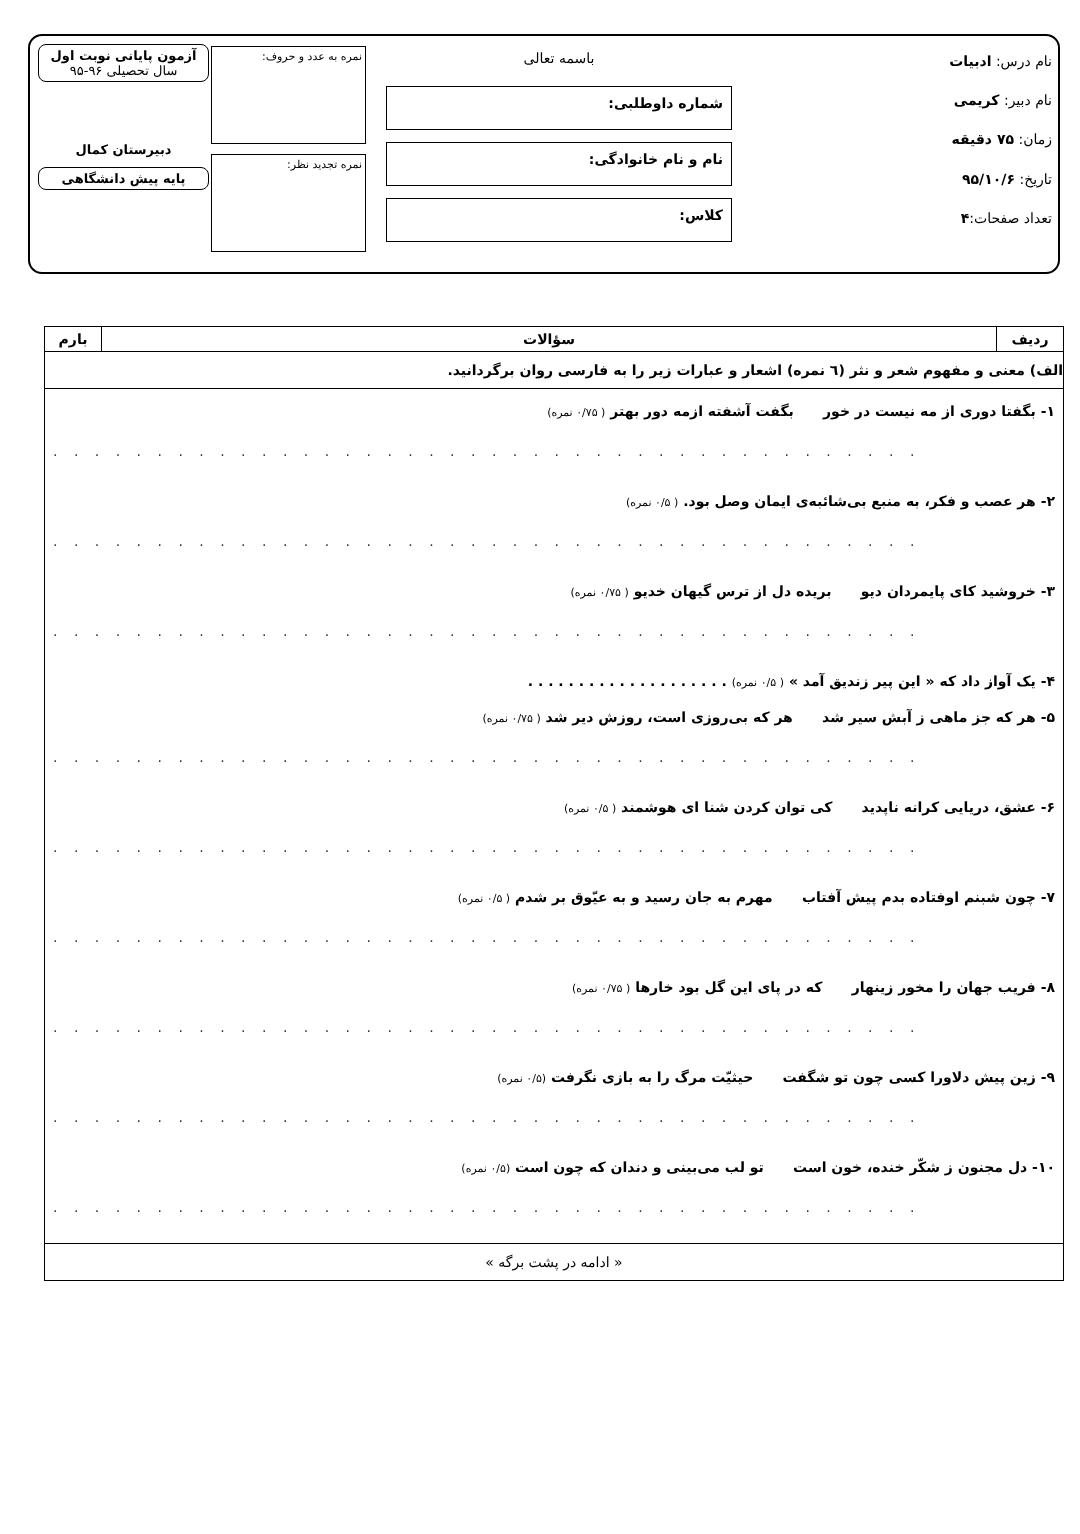نام درس: ادبیات
نام دبیر: کریمی
زمان: ۷۵ دقیقه
تاریخ: ۹۵/۱۰/۶
تعداد صفحات:۴
باسمه تعالی
شماره داوطلبی:
نام و نام خانوادگی:
کلاس:
نمره به عدد و حروف:
نمره تجدید نظر:
آزمون پایانی نوبت اول
سال تحصیلی ۹۶-۹۵
دبیرستان کمال
پایه پیش دانشگاهی
| ردیف | سؤالات | بارم |
| --- | --- | --- |
| الف) معنی و مفهوم شعر و نثر (٦ نمره) اشعار و عبارات زیر را به فارسی روان برگردانید. | | |
| ۱- بگفتا دوری از مه نیست در خور بگفت آشفته ازمه دور بهتر ( ۰/۷۵ نمره) . . . . . . . . . . . . . . . . . . . . . . . . . . . . . . . . . . . . . . . . . . ۲- هر عصب و فکر، به منبع بی‌شائبه‌ی ایمان وصل بود. ( ۰/۵ نمره) . . . . . . . . . . . . . . . . . . . . . . . . . . . . . . . . . . . . . . . . . . ۳- خروشید کای پایمردان دیو بریده دل از ترس گیهان خدیو ( ۰/۷۵ نمره) . . . . . . . . . . . . . . . . . . . . . . . . . . . . . . . . . . . . . . . . . . ۴- یک آواز داد که « این پیر زندیق آمد » ( ۰/۵ نمره) . . . . . . . . . . . . . . . . . . . . ۵- هر که جز ماهی ز آبش سیر شد هر که بی‌روزی است، روزش دیر شد ( ۰/۷۵ نمره) . . . . . . . . . . . . . . . . . . . . . . . . . . . . . . . . . . . . . . . . . . ۶- عشق، دریایی کرانه ناپدید کی توان کردن شنا ای هوشمند ( ۰/۵ نمره) . . . . . . . . . . . . . . . . . . . . . . . . . . . . . . . . . . . . . . . . . . ۷- چون شبنم اوفتاده بدم پیش آفتاب مهرم به جان رسید و به عیّوق بر شدم ( ۰/۵ نمره) . . . . . . . . . . . . . . . . . . . . . . . . . . . . . . . . . . . . . . . . . . ۸- فریب جهان را مخور زینهار که در پای این گل بود خارها ( ۰/۷۵ نمره) . . . . . . . . . . . . . . . . . . . . . . . . . . . . . . . . . . . . . . . . . . ۹- زین پیش دلاورا کسی چون تو شگفت حیثیّت مرگ را به بازی نگرفت (۰/۵ نمره) . . . . . . . . . . . . . . . . . . . . . . . . . . . . . . . . . . . . . . . . . . ۱۰- دل مجنون ز شکّر خنده، خون است تو لب می‌بینی و دندان که چون است (۰/۵ نمره) . . . . . . . . . . . . . . . . . . . . . . . . . . . . . . . . . . . . . . . . . . | | |
| « ادامه در پشت برگه » | | |